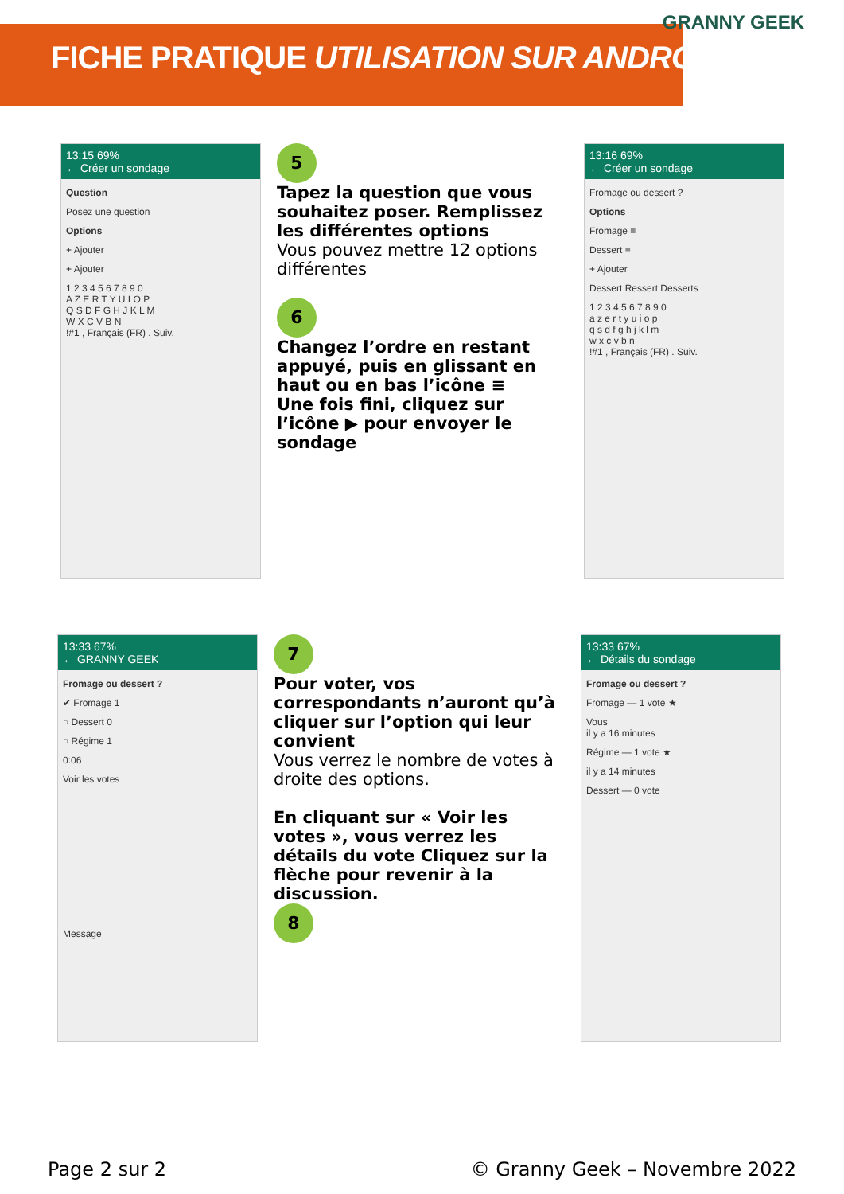FICHE PRATIQUE UTILISATION SUR ANDROID
GRANNY GEEK
13:15 69%
← Créer un sondage
Question
Posez une question
Options
+ Ajouter
+ Ajouter
1 2 3 4 5 6 7 8 9 0
A Z E R T Y U I O P
Q S D F G H J K L M
W X C V B N
!#1 , Français (FR) . Suiv.
5
Tapez la question que vous souhaitez poser. Remplissez les différentes options
Vous pouvez mettre 12 options différentes
6
Changez l’ordre en restant appuyé, puis en glissant en haut ou en bas l’icône ≡
Une fois fini, cliquez sur l’icône ▶ pour envoyer le sondage
13:16 69%
← Créer un sondage
Fromage ou dessert ?
Options
Fromage ≡
Dessert ≡
+ Ajouter
Dessert Ressert Desserts
1 2 3 4 5 6 7 8 9 0
a z e r t y u i o p
q s d f g h j k l m
w x c v b n
!#1 , Français (FR) . Suiv.
13:33 67%
← GRANNY GEEK
Fromage ou dessert ?
✔ Fromage 1
○ Dessert 0
○ Régime 1
0:06
Voir les votes
Message
7
Pour voter, vos correspondants n’auront qu’à cliquer sur l’option qui leur convient
Vous verrez le nombre de votes à droite des options.
En cliquant sur « Voir les votes », vous verrez les détails du vote Cliquez sur la flèche pour revenir à la discussion.
8
13:33 67%
← Détails du sondage
Fromage ou dessert ?
Fromage — 1 vote ★
Vous
il y a 16 minutes
Régime — 1 vote ★
il y a 14 minutes
Dessert — 0 vote
Page 2 sur 2 © Granny Geek – Novembre 2022